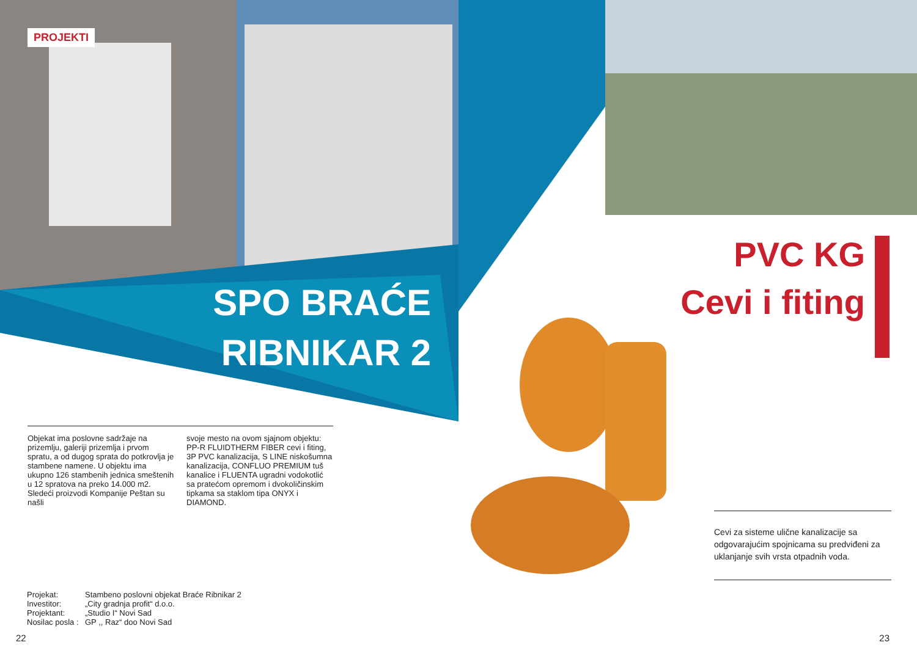PROJEKTI
SPO BRAĆE RIBNIKAR 2
Objekat ima poslovne sadržaje na prizemlju, galeriji prizemlja i prvom spratu, a od dugog sprata do potkrovlja je stambene namene. U objektu ima ukupno 126 stambenih jednica smeštenih u 12 spratova na preko 14.000 m2. Sledeći proizvodi Kompanije Peštan su našli
svoje mesto na ovom sjajnom objektu: PP-R FLUIDTHERM FIBER cevi i fiting, 3P PVC kanalizacija, S LINE niskošumna kanalizacija, CONFLUO PREMIUM tuš kanalice i FLUENTA ugradni vodokotlić sa pratećom opremom i dvokoličinskim tipkama sa staklom tipa ONYX i DIAMOND.
Projekat: Stambeno poslovni objekat Braće Ribnikar 2
Investitor: „City gradnja profit“ d.o.o.
Projektant: „Studio I“ Novi Sad
Nosilac posla : GP ,, Raz“ doo Novi Sad
22
PVC KG
Cevi i fiting
Cevi za sisteme ulične kanalizacije sa odgovarajućim spojnicama su predviđeni za uklanjanje svih vrsta otpadnih voda.
23